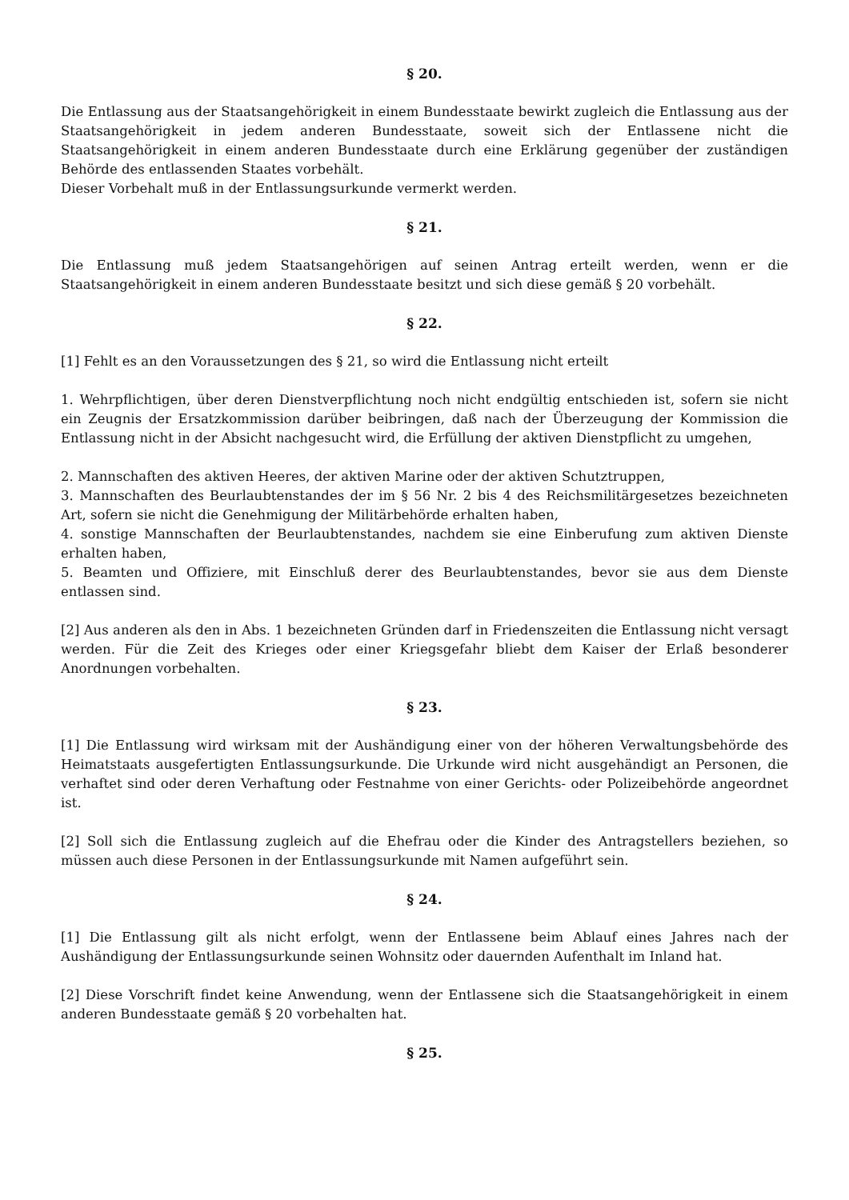§ 20.
Die Entlassung aus der Staatsangehörigkeit in einem Bundesstaate bewirkt zugleich die Entlassung aus der Staatsangehörigkeit in jedem anderen Bundesstaate, soweit sich der Entlassene nicht die Staatsangehörigkeit in einem anderen Bundesstaate durch eine Erklärung gegenüber der zuständigen Behörde des entlassenden Staates vorbehält.
Dieser Vorbehalt muß in der Entlassungsurkunde vermerkt werden.
§ 21.
Die Entlassung muß jedem Staatsangehörigen auf seinen Antrag erteilt werden, wenn er die Staatsangehörigkeit in einem anderen Bundesstaate besitzt und sich diese gemäß § 20 vorbehält.
§ 22.
[1] Fehlt es an den Voraussetzungen des § 21, so wird die Entlassung nicht erteilt
1. Wehrpflichtigen, über deren Dienstverpflichtung noch nicht endgültig entschieden ist, sofern sie nicht ein Zeugnis der Ersatzkommission darüber beibringen, daß nach der Überzeugung der Kommission die Entlassung nicht in der Absicht nachgesucht wird, die Erfüllung der aktiven Dienstpflicht zu umgehen,
2. Mannschaften des aktiven Heeres, der aktiven Marine oder der aktiven Schutztruppen,
3. Mannschaften des Beurlaubtenstandes der im § 56 Nr. 2 bis 4 des Reichsmilitärgesetzes bezeichneten Art, sofern sie nicht die Genehmigung der Militärbehörde erhalten haben,
4. sonstige Mannschaften der Beurlaubtenstandes, nachdem sie eine Einberufung zum aktiven Dienste erhalten haben,
5. Beamten und Offiziere, mit Einschluß derer des Beurlaubtenstandes, bevor sie aus dem Dienste entlassen sind.
[2] Aus anderen als den in Abs. 1 bezeichneten Gründen darf in Friedenszeiten die Entlassung nicht versagt werden. Für die Zeit des Krieges oder einer Kriegsgefahr bliebt dem Kaiser der Erlaß besonderer Anordnungen vorbehalten.
§ 23.
[1] Die Entlassung wird wirksam mit der Aushändigung einer von der höheren Verwaltungsbehörde des Heimatstaats ausgefertigten Entlassungsurkunde. Die Urkunde wird nicht ausgehändigt an Personen, die verhaftet sind oder deren Verhaftung oder Festnahme von einer Gerichts- oder Polizeibehörde angeordnet ist.
[2] Soll sich die Entlassung zugleich auf die Ehefrau oder die Kinder des Antragstellers beziehen, so müssen auch diese Personen in der Entlassungsurkunde mit Namen aufgeführt sein.
§ 24.
[1] Die Entlassung gilt als nicht erfolgt, wenn der Entlassene beim Ablauf eines Jahres nach der Aushändigung der Entlassungsurkunde seinen Wohnsitz oder dauernden Aufenthalt im Inland hat.
[2] Diese Vorschrift findet keine Anwendung, wenn der Entlassene sich die Staatsangehörigkeit in einem anderen Bundesstaate gemäß § 20 vorbehalten hat.
§ 25.